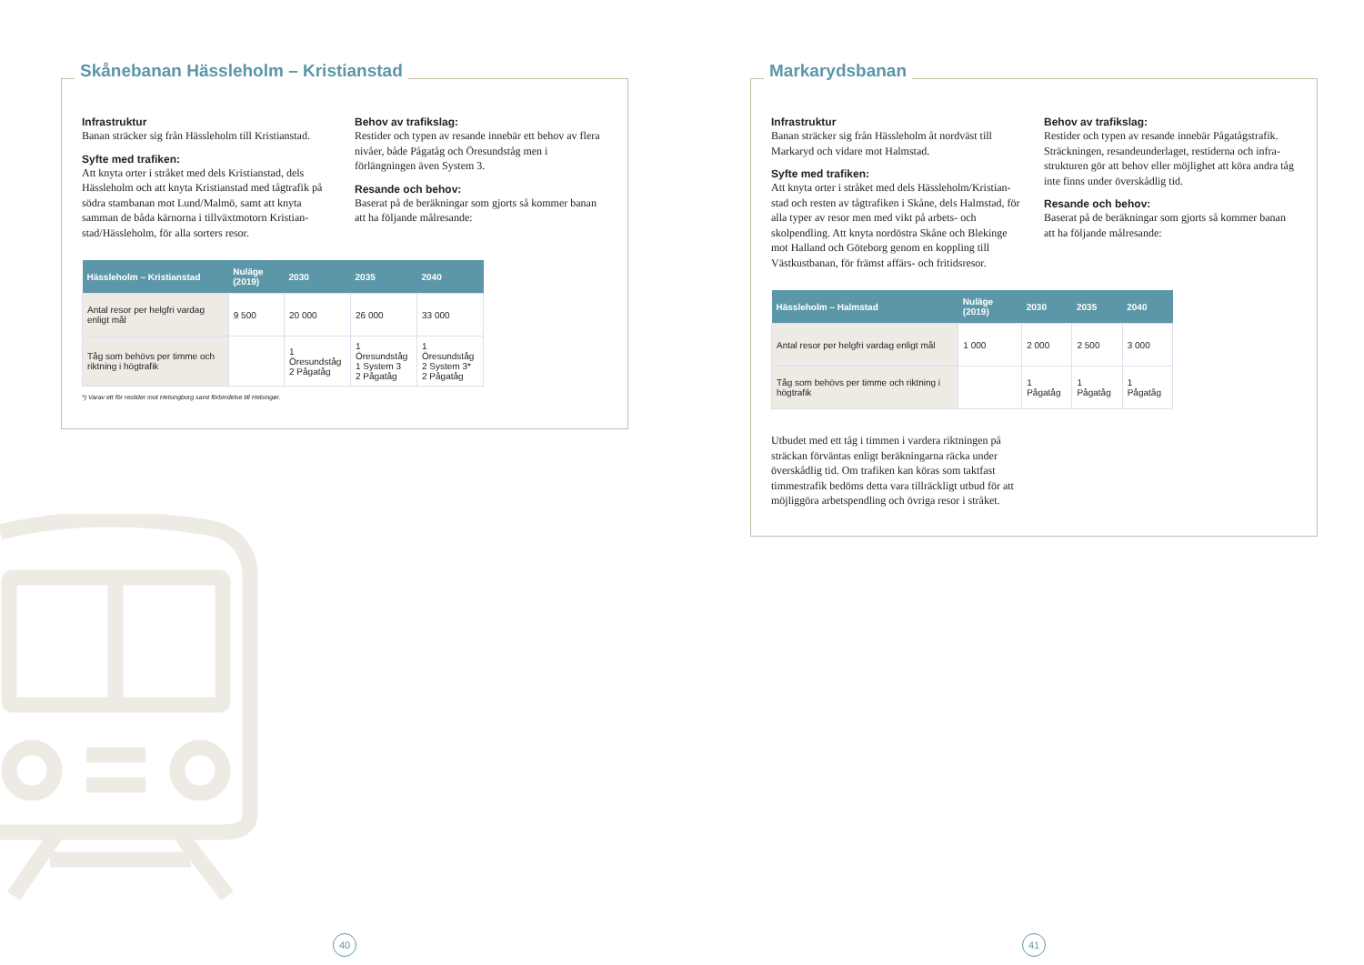Skånebanan Hässleholm – Kristianstad
Infrastruktur
Banan sträcker sig från Hässleholm till Kristianstad.
Syfte med trafiken:
Att knyta orter i stråket med dels Kristianstad, dels Hässleholm och att knyta Kristianstad med tågtrafik på södra stambanan mot Lund/Malmö, samt att knyta samman de båda kärnorna i tillväxtmotorn Kristian-stad/Hässleholm, för alla sorters resor.
Behov av trafikslag:
Restider och typen av resande innebär ett behov av flera nivåer, både Pågatåg och Öresundståg men i förlängningen även System 3.
Resande och behov:
Baserat på de beräkningar som gjorts så kommer banan att ha följande målresande:
| Hässleholm – Kristianstad | Nuläge (2019) | 2030 | 2035 | 2040 |
| --- | --- | --- | --- | --- |
| Antal resor per helgfri vardag enligt mål | 9 500 | 20 000 | 26 000 | 33 000 |
| Tåg som behövs per timme och riktning i högtrafik | | 1 Öresundståg 2 Pågatåg | 1 Öresundståg 1 System 3 2 Pågatåg | 1 Öresundståg 2 System 3* 2 Pågatåg |
*) Varav ett för restider mot Helsingborg samt förbindelse till Helsingør.
40
Markarydsbanan
Infrastruktur
Banan sträcker sig från Hässleholm åt nordväst till Markaryd och vidare mot Halmstad.
Syfte med trafiken:
Att knyta orter i stråket med dels Hässleholm/Kristian-stad och resten av tågtrafiken i Skåne, dels Halmstad, för alla typer av resor men med vikt på arbets- och skolpendling. Att knyta nordöstra Skåne och Blekinge mot Halland och Göteborg genom en koppling till Västkustbanan, för främst affärs- och fritidsresor.
Behov av trafikslag:
Restider och typen av resande innebär Pågatågstrafik. Sträckningen, resandeunderlaget, restiderna och infra-strukturen gör att behov eller möjlighet att köra andra tåg inte finns under överskådlig tid.
Resande och behov:
Baserat på de beräkningar som gjorts så kommer banan att ha följande målresande:
| Hässleholm – Halmstad | Nuläge (2019) | 2030 | 2035 | 2040 |
| --- | --- | --- | --- | --- |
| Antal resor per helgfri vardag enligt mål | 1 000 | 2 000 | 2 500 | 3 000 |
| Tåg som behövs per timme och riktning i högtrafik | | 1 Pågatåg | 1 Pågatåg | 1 Pågatåg |
Utbudet med ett tåg i timmen i vardera riktningen på sträckan förväntas enligt beräkningarna räcka under överskådlig tid. Om trafiken kan köras som taktfast timmestrafik bedöms detta vara tillräckligt utbud för att möjliggöra arbetspendling och övriga resor i stråket.
41